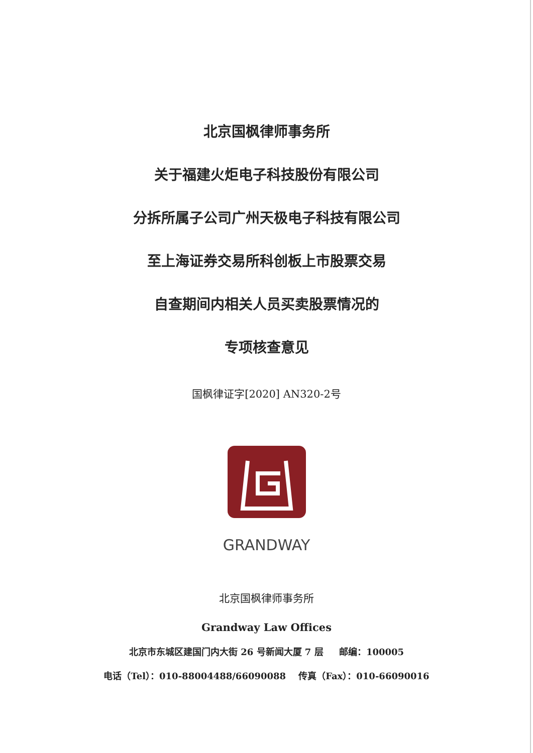北京国枫律师事务所
关于福建火炬电子科技股份有限公司
分拆所属子公司广州天极电子科技有限公司
至上海证券交易所科创板上市股票交易
自查期间内相关人员买卖股票情况的
专项核查意见
国枫律证字[2020] AN320-2号
GRANDWAY
北京国枫律师事务所
Grandway Law Offices
北京市东城区建国门内大街 26 号新闻大厦 7 层 邮编：100005
电话（Tel）：010-88004488/66090088 传真（Fax）：010-66090016